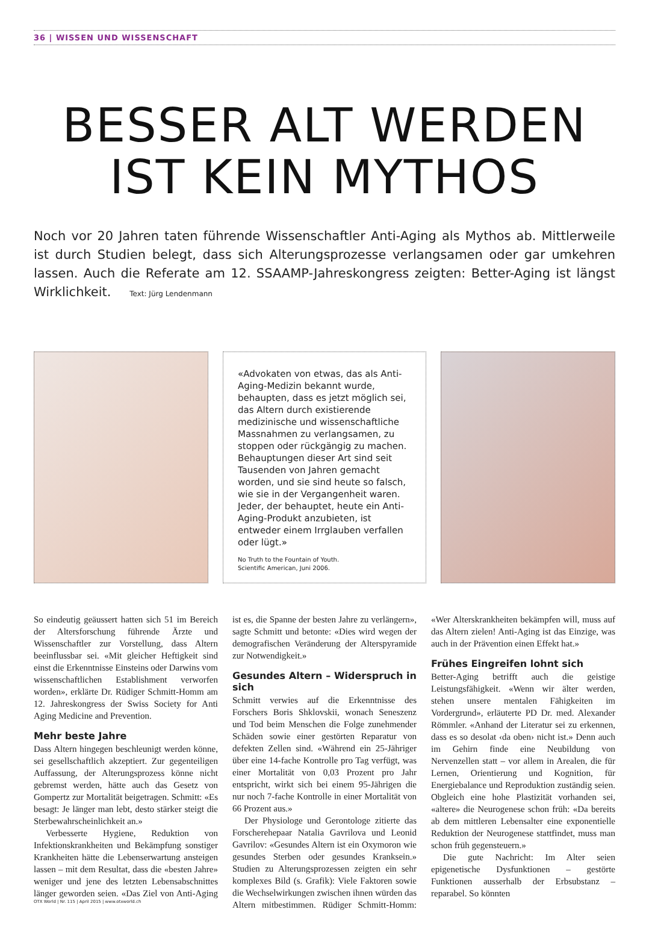36 | WISSEN UND WISSENSCHAFT
BESSER ALT WERDEN
IST KEIN MYTHOS
Noch vor 20 Jahren taten führende Wissenschaftler Anti-Aging als Mythos ab. Mittlerweile ist durch Studien belegt, dass sich Alterungsprozesse verlangsamen oder gar umkehren lassen. Auch die Referate am 12. SSAAMP-Jahreskongress zeigten: Better-Aging ist längst Wirklichkeit. Text: Jürg Lendenmann
«Advokaten von etwas, das als Anti-Aging-Medizin bekannt wurde, behaupten, dass es jetzt möglich sei, das Altern durch existierende medizinische und wissenschaftliche Massnahmen zu verlangsamen, zu stoppen oder rückgängig zu machen. Behauptungen dieser Art sind seit Tausenden von Jahren gemacht worden, und sie sind heute so falsch, wie sie in der Vergangenheit waren. Jeder, der behauptet, heute ein Anti-Aging-Produkt anzubieten, ist entweder einem Irrglauben verfallen oder lügt.»
No Truth to the Fountain of Youth.
Scientific American, Juni 2006.
So eindeutig geäussert hatten sich 51 im Bereich der Altersforschung führende Ärzte und Wissenschaftler zur Vorstellung, dass Altern beeinflussbar sei. «Mit gleicher Heftigkeit sind einst die Erkenntnisse Einsteins oder Darwins vom wissenschaftlichen Establishment verworfen worden», erklärte Dr. Rüdiger Schmitt-Homm am 12. Jahreskongress der Swiss Society for Anti Aging Medicine and Prevention.
Mehr beste Jahre
Dass Altern hingegen beschleunigt werden könne, sei gesellschaftlich akzeptiert. Zur gegenteiligen Auffassung, der Alterungsprozess könne nicht gebremst werden, hätte auch das Gesetz von Gompertz zur Mortalität beigetragen. Schmitt: «Es besagt: Je länger man lebt, desto stärker steigt die Sterbewahrscheinlichkeit an.»
Verbesserte Hygiene, Reduktion von Infektionskrankheiten und Bekämpfung sonstiger Krankheiten hätte die Lebenserwartung ansteigen lassen – mit dem Resultat, dass die «besten Jahre» weniger und jene des letzten Lebensabschnittes länger geworden seien. «Das Ziel von Anti-Aging ist es, die Spanne der besten Jahre zu verlängern», sagte Schmitt und betonte: «Dies wird wegen der demografischen Veränderung der Alterspyramide zur Notwendigkeit.»
Gesundes Altern – Widerspruch in sich
Schmitt verwies auf die Erkenntnisse des Forschers Boris Shklovskii, wonach Seneszenz und Tod beim Menschen die Folge zunehmender Schäden sowie einer gestörten Reparatur von defekten Zellen sind. «Während ein 25-Jähriger über eine 14-fache Kontrolle pro Tag verfügt, was einer Mortalität von 0,03 Prozent pro Jahr entspricht, wirkt sich bei einem 95-Jährigen die nur noch 7-fache Kontrolle in einer Mortalität von 66 Prozent aus.»
Der Physiologe und Gerontologe zitierte das Forscherehepaar Natalia Gavrilova und Leonid Gavrilov: «Gesundes Altern ist ein Oxymoron wie gesundes Sterben oder gesundes Kranksein.» Studien zu Alterungsprozessen zeigten ein sehr komplexes Bild (s. Grafik): Viele Faktoren sowie die Wechselwirkungen zwischen ihnen würden das Altern mitbestimmen. Rüdiger Schmitt-Homm: «Wer Alterskrankheiten bekämpfen will, muss auf das Altern zielen! Anti-Aging ist das Einzige, was auch in der Prävention einen Effekt hat.»
Frühes Eingreifen lohnt sich
Better-Aging betrifft auch die geistige Leistungsfähigkeit. «Wenn wir älter werden, stehen unsere mentalen Fähigkeiten im Vordergrund», erläuterte PD Dr. med. Alexander Römmler. «Anhand der Literatur sei zu erkennen, dass es so desolat ‹da oben› nicht ist.» Denn auch im Gehirn finde eine Neubildung von Nervenzellen statt – vor allem in Arealen, die für Lernen, Orientierung und Kognition, für Energiebalance und Reproduktion zuständig seien. Obgleich eine hohe Plastizität vorhanden sei, «altere» die Neurogenese schon früh: «Da bereits ab dem mittleren Lebensalter eine exponentielle Reduktion der Neurogenese stattfindet, muss man schon früh gegensteuern.»
Die gute Nachricht: Im Alter seien epigenetische Dysfunktionen – gestörte Funktionen ausserhalb der Erbsubstanz – reparabel. So könnten
OTX World | Nr. 115 | April 2015 | www.otxworld.ch